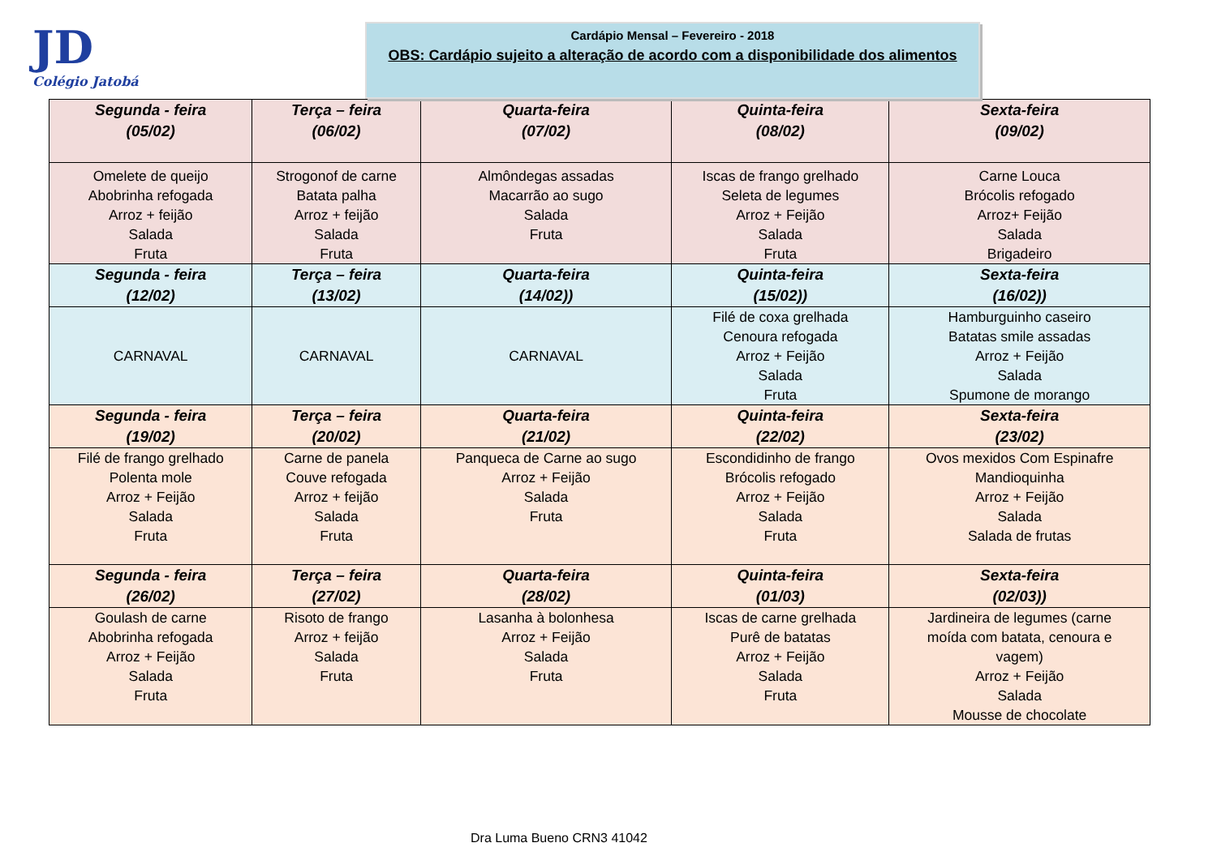JD
Colégio Jatobá
Cardápio Mensal – Fevereiro - 2018
OBS: Cardápio sujeito a alteração de acordo com a disponibilidade dos alimentos
| Segunda - feira (05/02) | Terça – feira (06/02) | Quarta-feira (07/02) | Quinta-feira (08/02) | Sexta-feira (09/02) |
| --- | --- | --- | --- | --- |
| Omelete de queijo Abobrinha refogada Arroz + feijão Salada Fruta | Strogonof de carne Batata palha Arroz + feijão Salada Fruta | Almôndegas assadas Macarrão ao sugo Salada Fruta | Iscas de frango grelhado Seleta de legumes Arroz + Feijão Salada Fruta | Carne Louca Brócolis refogado Arroz+ Feijão Salada Brigadeiro |
| Segunda - feira (12/02) | Terça – feira (13/02) | Quarta-feira (14/02)) | Quinta-feira (15/02)) | Sexta-feira (16/02)) |
| CARNAVAL | CARNAVAL | CARNAVAL | Filé de coxa grelhada Cenoura refogada Arroz + Feijão Salada Fruta | Hamburguinho caseiro Batatas smile assadas Arroz + Feijão Salada Spumone de morango |
| Segunda - feira (19/02) | Terça – feira (20/02) | Quarta-feira (21/02) | Quinta-feira (22/02) | Sexta-feira (23/02) |
| Filé de frango grelhado Polenta mole Arroz + Feijão Salada Fruta | Carne de panela Couve refogada Arroz + feijão Salada Fruta | Panqueca de Carne ao sugo Arroz + Feijão Salada Fruta | Escondidinho de frango Brócolis refogado Arroz + Feijão Salada Fruta | Ovos mexidos Com Espinafre Mandioquinha Arroz + Feijão Salada Salada de frutas |
| Segunda - feira (26/02) | Terça – feira (27/02) | Quarta-feira (28/02) | Quinta-feira (01/03) | Sexta-feira (02/03)) |
| Goulash de carne Abobrinha refogada Arroz + Feijão Salada Fruta | Risoto de frango Arroz + feijão Salada Fruta | Lasanha à bolonhesa Arroz + Feijão Salada Fruta | Iscas de carne grelhada Purê de batatas Arroz + Feijão Salada Fruta | Jardineira de legumes (carne moída com batata, cenoura e vagem) Arroz + Feijão Salada Mousse de chocolate |
Dra Luma Bueno CRN3 41042